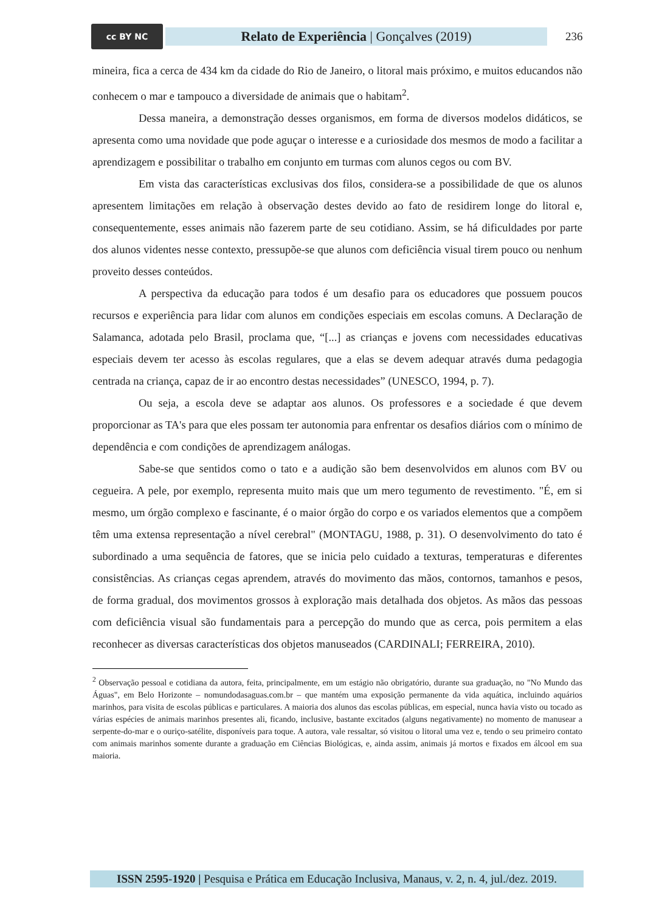cc BY NC
Relato de Experiência | Gonçalves (2019)
236
mineira, fica a cerca de 434 km da cidade do Rio de Janeiro, o litoral mais próximo, e muitos educandos não conhecem o mar e tampouco a diversidade de animais que o habitam<sup>2</sup>.
Dessa maneira, a demonstração desses organismos, em forma de diversos modelos didáticos, se apresenta como uma novidade que pode aguçar o interesse e a curiosidade dos mesmos de modo a facilitar a aprendizagem e possibilitar o trabalho em conjunto em turmas com alunos cegos ou com BV.
Em vista das características exclusivas dos filos, considera-se a possibilidade de que os alunos apresentem limitações em relação à observação destes devido ao fato de residirem longe do litoral e, consequentemente, esses animais não fazerem parte de seu cotidiano. Assim, se há dificuldades por parte dos alunos videntes nesse contexto, pressupõe-se que alunos com deficiência visual tirem pouco ou nenhum proveito desses conteúdos.
A perspectiva da educação para todos é um desafio para os educadores que possuem poucos recursos e experiência para lidar com alunos em condições especiais em escolas comuns. A Declaração de Salamanca, adotada pelo Brasil, proclama que, “[...] as crianças e jovens com necessidades educativas especiais devem ter acesso às escolas regulares, que a elas se devem adequar através duma pedagogia centrada na criança, capaz de ir ao encontro destas necessidades” (UNESCO, 1994, p. 7).
Ou seja, a escola deve se adaptar aos alunos. Os professores e a sociedade é que devem proporcionar as TA's para que eles possam ter autonomia para enfrentar os desafios diários com o mínimo de dependência e com condições de aprendizagem análogas.
Sabe-se que sentidos como o tato e a audição são bem desenvolvidos em alunos com BV ou cegueira. A pele, por exemplo, representa muito mais que um mero tegumento de revestimento. "É, em si mesmo, um órgão complexo e fascinante, é o maior órgão do corpo e os variados elementos que a compõem têm uma extensa representação a nível cerebral" (MONTAGU, 1988, p. 31). O desenvolvimento do tato é subordinado a uma sequência de fatores, que se inicia pelo cuidado a texturas, temperaturas e diferentes consistências. As crianças cegas aprendem, através do movimento das mãos, contornos, tamanhos e pesos, de forma gradual, dos movimentos grossos à exploração mais detalhada dos objetos. As mãos das pessoas com deficiência visual são fundamentais para a percepção do mundo que as cerca, pois permitem a elas reconhecer as diversas características dos objetos manuseados (CARDINALI; FERREIRA, 2010).
<sup>2</sup> Observação pessoal e cotidiana da autora, feita, principalmente, em um estágio não obrigatório, durante sua graduação, no "No Mundo das Águas", em Belo Horizonte – nomundodasaguas.com.br – que mantém uma exposição permanente da vida aquática, incluindo aquários marinhos, para visita de escolas públicas e particulares. A maioria dos alunos das escolas públicas, em especial, nunca havia visto ou tocado as várias espécies de animais marinhos presentes ali, ficando, inclusive, bastante excitados (alguns negativamente) no momento de manusear a serpente-do-mar e o ouriço-satélite, disponíveis para toque. A autora, vale ressaltar, só visitou o litoral uma vez e, tendo o seu primeiro contato com animais marinhos somente durante a graduação em Ciências Biológicas, e, ainda assim, animais já mortos e fixados em álcool em sua maioria.
ISSN 2595-1920 | Pesquisa e Prática em Educação Inclusiva, Manaus, v. 2, n. 4, jul./dez. 2019.